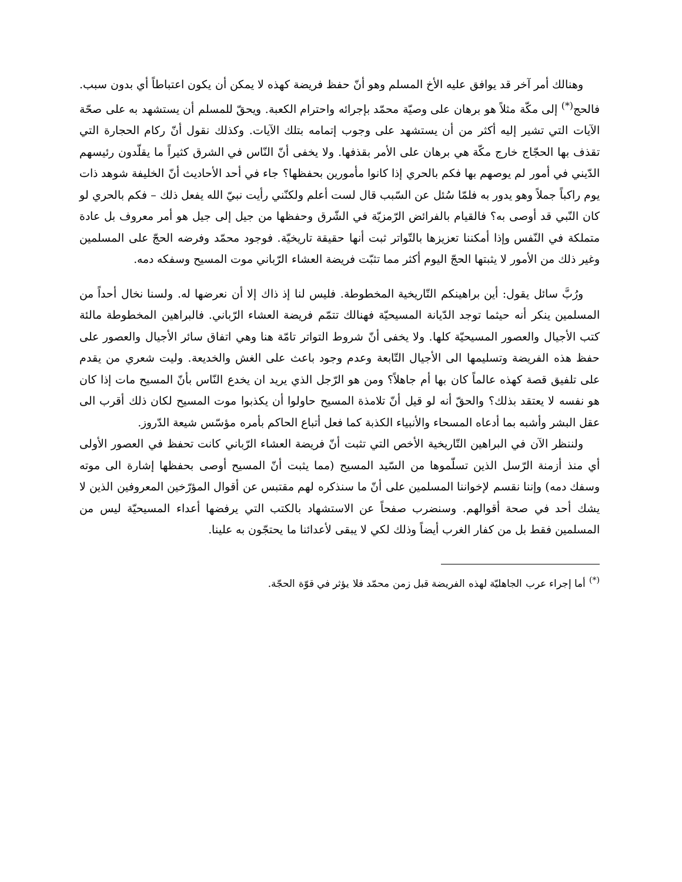وهنالك أمر آخر قد يوافق عليه الأخ المسلم وهو أنّ حفظ فريضة كهذه لا يمكن أن يكون اعتباطاً أي بدون سبب. فالحج<sup>(*)</sup> إلى مكّة مثلاً هو برهان على وصيّة محمّد بإجرائه واحترام الكعبة. ويحقّ للمسلم أن يستشهد به على صحّة الآيات التي تشير إليه أكثر من أن يستشهد على وجوب إتمامه بتلك الآيات. وكذلك نقول أنّ ركام الحجارة التي تقذف بها الحجّاج خارج مكّة هي برهان على الأمر بقذفها. ولا يخفى أنّ النّاس في الشرق كثيراً ما يقلّدون رئيسهم الدّيني في أمور لم يوصهم بها فكم بالحري إذا كانوا مأمورين بحفظها؟ جاء في أحد الأحاديث أنّ الخليفة شوهد ذات يوم راكباً جملاً وهو يدور به فلمّا سُئل عن السّبب قال لست أعلم ولكنّني رأيت نبيّ الله يفعل ذلك – فكم بالحري لو كان النّبي قد أوصى به؟ فالقيام بالفرائض الرّمزيّة في الشّرق وحفظها من جيل إلى جيل هو أمر معروف بل عادة متملكة في النّفس وإذا أمكننا تعزيزها بالتّواتر ثبت أنها حقيقة تاريخيّة. فوجود محمّد وفرضه الحجّ على المسلمين وغير ذلك من الأمور لا يثبتها الحجّ اليوم أكثر مما تثبّت فريضة العشاء الرّباني موت المسيح وسفكه دمه.
ورُبَّ سائل يقول: أين براهينكم التّاريخية المخطوطة. فليس لنا إذ ذاك إلا أن نعرضها له. ولسنا نخال أحداً من المسلمين ينكر أنه حيثما توجد الدّيانة المسيحيّة فهنالك تتمّم فريضة العشاء الرّباني. فالبراهين المخطوطة مالئة كتب الأجيال والعصور المسيحيّة كلها. ولا يخفى أنّ شروط التواتر تامّة هنا وهي اتفاق سائر الأجيال والعصور على حفظ هذه الفريضة وتسليمها الى الأجيال التّابعة وعدم وجود باعث على الغش والخديعة. وليت شعري من يقدم على تلفيق قصة كهذه عالماً كان بها أم جاهلاً؟ ومن هو الرّجل الذي يريد ان يخدع النّاس بأنّ المسيح مات إذا كان هو نفسه لا يعتقد بذلك؟ والحقّ أنه لو قيل أنّ تلامذة المسيح حاولوا أن يكذبوا موت المسيح لكان ذلك أقرب الى عقل البشر وأشبه بما أدعاه المسحاء والأنبياء الكذبة كما فعل أتباع الحاكم بأمره مؤسّس شيعة الدّروز.
ولننظر الآن في البراهين التّاريخية الأخص التي تثبت أنّ فريضة العشاء الرّباني كانت تحفظ في العصور الأولى أي منذ أزمنة الرّسل الذين تسلّموها من السّيد المسيح (مما يثبت أنّ المسيح أوصى بحفظها إشارة الى موته وسفك دمه) وإننا نقسم لإخواننا المسلمين على أنّ ما سنذكره لهم مقتبس عن أقوال المؤرّخين المعروفين الذين لا يشك أحد في صحة أقوالهم. وسنضرب صفحاً عن الاستشهاد بالكتب التي يرفضها أعداء المسيحيّة ليس من المسلمين فقط بل من كفار الغرب أيضاً وذلك لكي لا يبقى لأعدائنا ما يحتجّون به علينا.
<sup>(*)</sup> أما إجراء عرب الجاهليّة لهذه الفريضة قبل زمن محمّد فلا يؤثر في قوّة الحجّة.